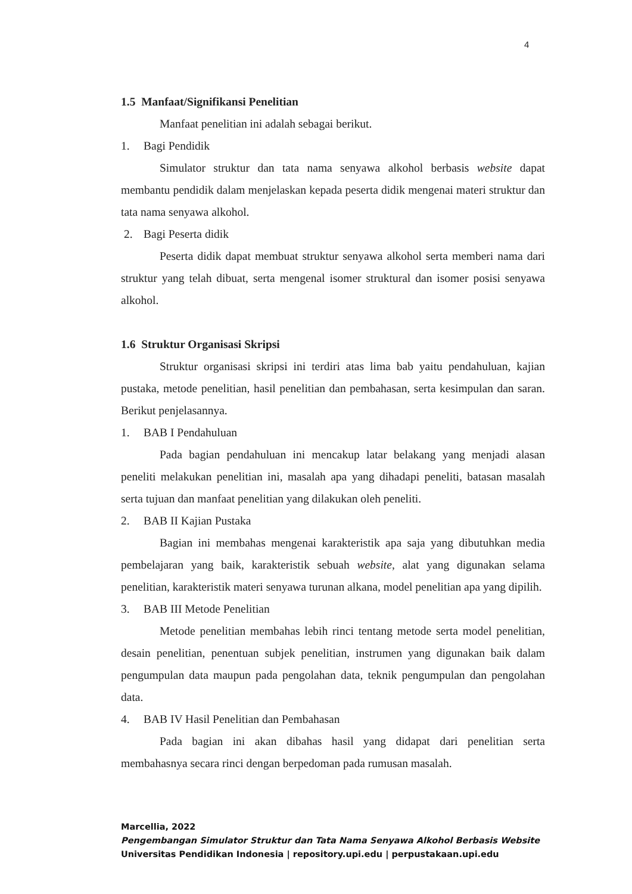4
1.5 Manfaat/Signifikansi Penelitian
Manfaat penelitian ini adalah sebagai berikut.
1. Bagi Pendidik
Simulator struktur dan tata nama senyawa alkohol berbasis website dapat membantu pendidik dalam menjelaskan kepada peserta didik mengenai materi struktur dan tata nama senyawa alkohol.
2. Bagi Peserta didik
Peserta didik dapat membuat struktur senyawa alkohol serta memberi nama dari struktur yang telah dibuat, serta mengenal isomer struktural dan isomer posisi senyawa alkohol.
1.6 Struktur Organisasi Skripsi
Struktur organisasi skripsi ini terdiri atas lima bab yaitu pendahuluan, kajian pustaka, metode penelitian, hasil penelitian dan pembahasan, serta kesimpulan dan saran. Berikut penjelasannya.
1. BAB I Pendahuluan
Pada bagian pendahuluan ini mencakup latar belakang yang menjadi alasan peneliti melakukan penelitian ini, masalah apa yang dihadapi peneliti, batasan masalah serta tujuan dan manfaat penelitian yang dilakukan oleh peneliti.
2. BAB II Kajian Pustaka
Bagian ini membahas mengenai karakteristik apa saja yang dibutuhkan media pembelajaran yang baik, karakteristik sebuah website, alat yang digunakan selama penelitian, karakteristik materi senyawa turunan alkana, model penelitian apa yang dipilih.
3. BAB III Metode Penelitian
Metode penelitian membahas lebih rinci tentang metode serta model penelitian, desain penelitian, penentuan subjek penelitian, instrumen yang digunakan baik dalam pengumpulan data maupun pada pengolahan data, teknik pengumpulan dan pengolahan data.
4. BAB IV Hasil Penelitian dan Pembahasan
Pada bagian ini akan dibahas hasil yang didapat dari penelitian serta membahasnya secara rinci dengan berpedoman pada rumusan masalah.
Marcellia, 2022
Pengembangan Simulator Struktur dan Tata Nama Senyawa Alkohol Berbasis Website
Universitas Pendidikan Indonesia | repository.upi.edu | perpustakaan.upi.edu